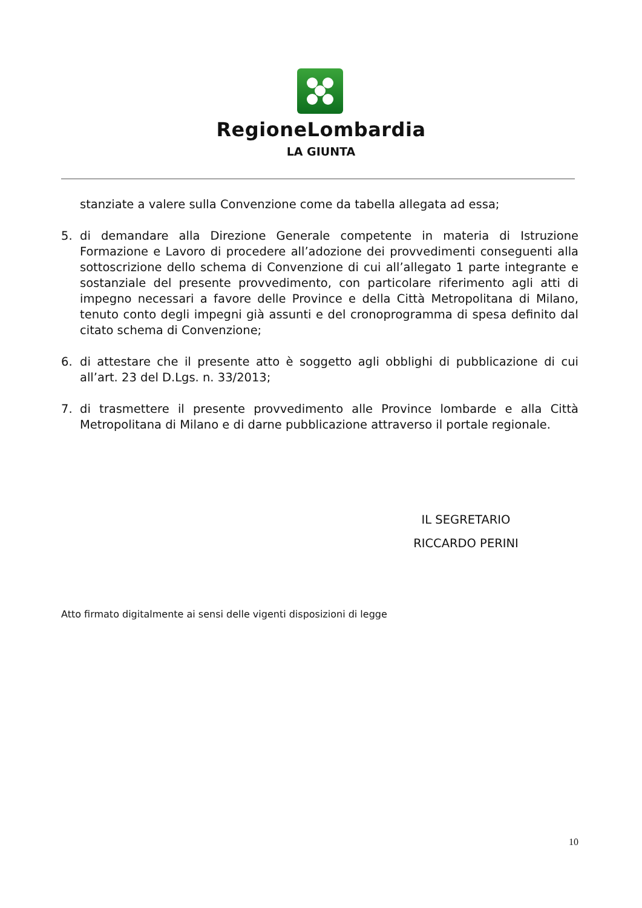RegioneLombardia
LA GIUNTA
stanziate a valere sulla Convenzione come da tabella allegata ad essa;
5. di demandare alla Direzione Generale competente in materia di Istruzione Formazione e Lavoro di procedere all’adozione dei provvedimenti conseguenti alla sottoscrizione dello schema di Convenzione di cui all’allegato 1 parte integrante e sostanziale del presente provvedimento, con particolare riferimento agli atti di impegno necessari a favore delle Province e della Città Metropolitana di Milano, tenuto conto degli impegni già assunti e del cronoprogramma di spesa definito dal citato schema di Convenzione;
6. di attestare che il presente atto è soggetto agli obblighi di pubblicazione di cui all’art. 23 del D.Lgs. n. 33/2013;
7. di trasmettere il presente provvedimento alle Province lombarde e alla Città Metropolitana di Milano e di darne pubblicazione attraverso il portale regionale.
IL SEGRETARIO
RICCARDO PERINI
Atto firmato digitalmente ai sensi delle vigenti disposizioni di legge
10